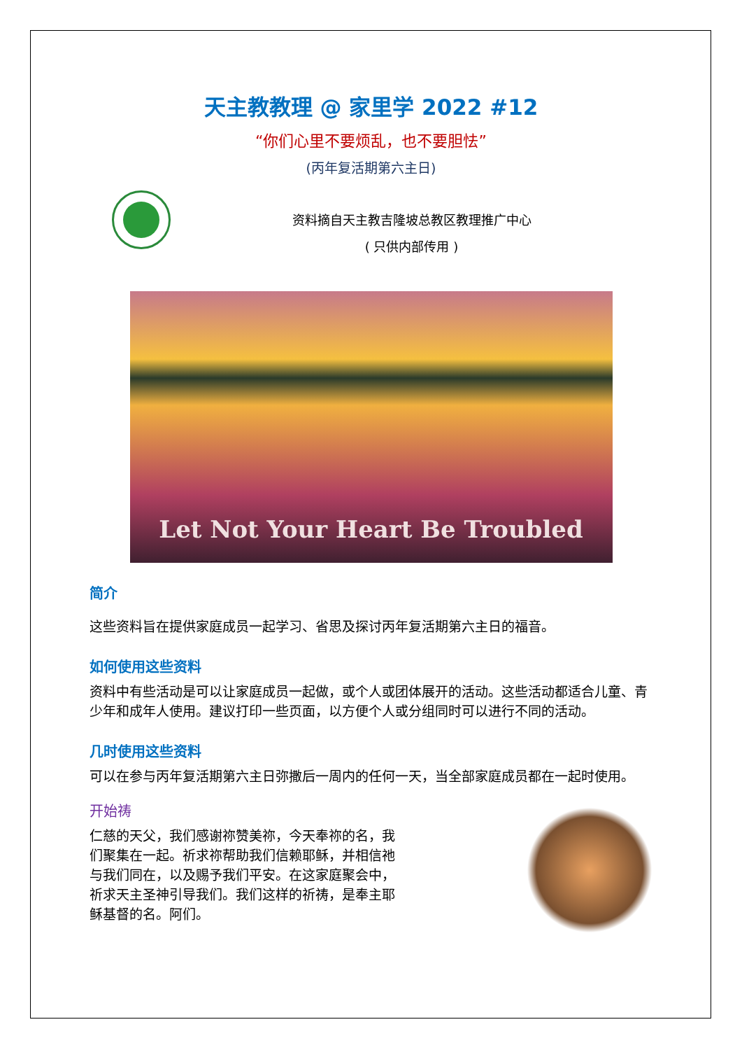天主教教理 @ 家里学 2022 #12
“你们心里不要烦乱，也不要胆怯”
(丙年复活期第六主日)
资料摘自天主教吉隆坡总教区教理推广中心
( 只供内部传用 )
Let Not Your Heart Be Troubled
简介
这些资料旨在提供家庭成员一起学习、省思及探讨丙年复活期第六主日的福音。
如何使用这些资料
资料中有些活动是可以让家庭成员一起做，或个人或团体展开的活动。这些活动都适合儿童、青少年和成年人使用。建议打印一些页面，以方便个人或分组同时可以进行不同的活动。
几时使用这些资料
可以在参与丙年复活期第六主日弥撒后一周内的任何一天，当全部家庭成员都在一起时使用。
开始祷
仁慈的天父，我们感谢祢赞美祢，今天奉祢的名，我们聚集在一起。祈求祢帮助我们信赖耶稣，并相信祂与我们同在，以及赐予我们平安。在这家庭聚会中，祈求天主圣神引导我们。我们这样的祈祷，是奉主耶稣基督的名。阿们。